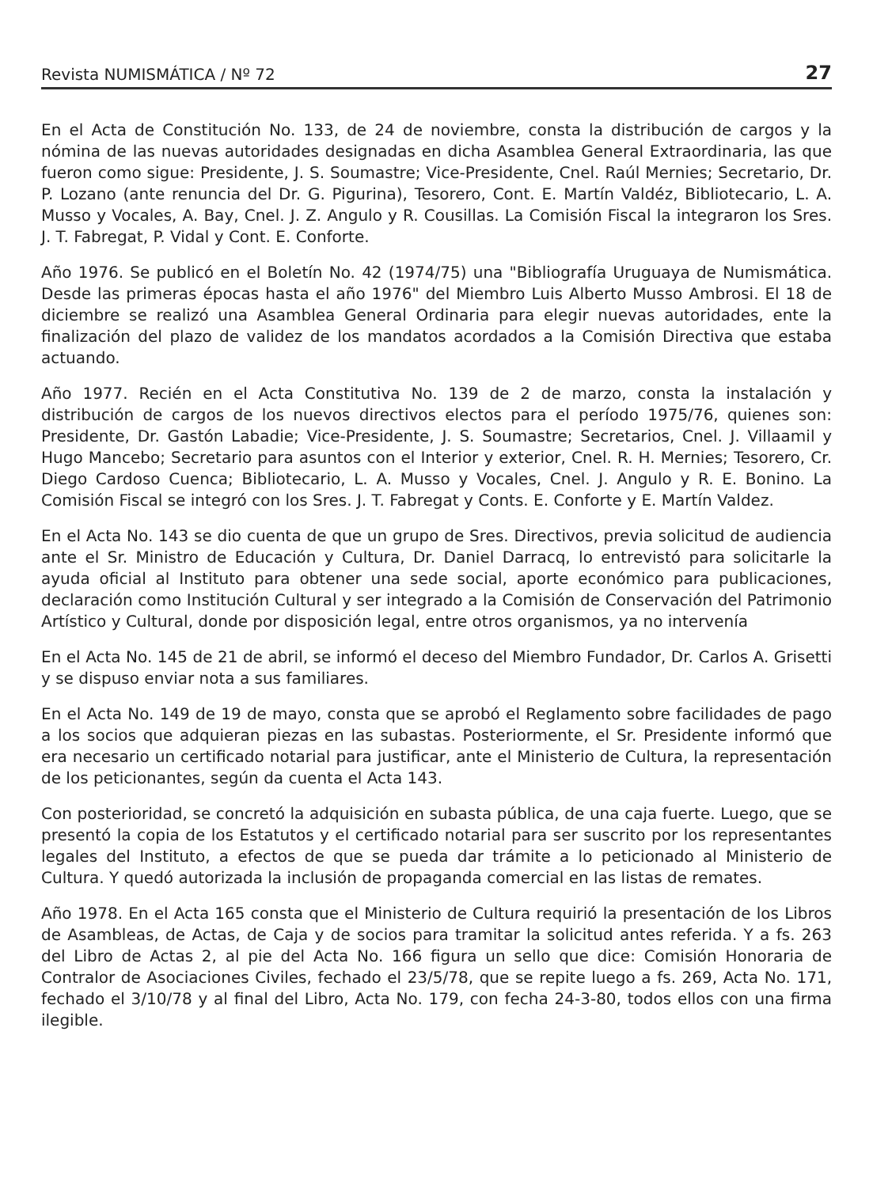Revista NUMISMÁTICA / Nº 72 27
En el Acta de Constitución No. 133, de 24 de noviembre, consta la distribución de cargos y la nómina de las nuevas autoridades designadas en dicha Asamblea General Extraordinaria, las que fueron como sigue: Presidente, J. S. Soumastre; Vice-Presidente, Cnel. Raúl Mernies; Secretario, Dr. P. Lozano (ante renuncia del Dr. G. Pigurina), Tesorero, Cont. E. Martín Valdéz, Bibliotecario, L. A. Musso y Vocales, A. Bay, Cnel. J. Z. Angulo y R. Cousillas. La Comisión Fiscal la integraron los Sres. J. T. Fabregat, P. Vidal y Cont. E. Conforte.
Año 1976. Se publicó en el Boletín No. 42 (1974/75) una "Bibliografía Uruguaya de Numismática. Desde las primeras épocas hasta el año 1976" del Miembro Luis Alberto Musso Ambrosi. El 18 de diciembre se realizó una Asamblea General Ordinaria para elegir nuevas autoridades, ente la finalización del plazo de validez de los mandatos acordados a la Comisión Directiva que estaba actuando.
Año 1977. Recién en el Acta Constitutiva No. 139 de 2 de marzo, consta la instalación y distribución de cargos de los nuevos directivos electos para el período 1975/76, quienes son: Presidente, Dr. Gastón Labadie; Vice-Presidente, J. S. Soumastre; Secretarios, Cnel. J. Villaamil y Hugo Mancebo; Secretario para asuntos con el Interior y exterior, Cnel. R. H. Mernies; Tesorero, Cr. Diego Cardoso Cuenca; Bibliotecario, L. A. Musso y Vocales, Cnel. J. Angulo y R. E. Bonino. La Comisión Fiscal se integró con los Sres. J. T. Fabregat y Conts. E. Conforte y E. Martín Valdez.
En el Acta No. 143 se dio cuenta de que un grupo de Sres. Directivos, previa solicitud de audiencia ante el Sr. Ministro de Educación y Cultura, Dr. Daniel Darracq, lo entrevistó para solicitarle la ayuda oficial al Instituto para obtener una sede social, aporte económico para publicaciones, declaración como Institución Cultural y ser integrado a la Comisión de Conservación del Patrimonio Artístico y Cultural, donde por disposición legal, entre otros organismos, ya no intervenía
En el Acta No. 145 de 21 de abril, se informó el deceso del Miembro Fundador, Dr. Carlos A. Grisetti y se dispuso enviar nota a sus familiares.
En el Acta No. 149 de 19 de mayo, consta que se aprobó el Reglamento sobre facilidades de pago a los socios que adquieran piezas en las subastas. Posteriormente, el Sr. Presidente informó que era necesario un certificado notarial para justificar, ante el Ministerio de Cultura, la representación de los peticionantes, según da cuenta el Acta 143.
Con posterioridad, se concretó la adquisición en subasta pública, de una caja fuerte. Luego, que se presentó la copia de los Estatutos y el certificado notarial para ser suscrito por los representantes legales del Instituto, a efectos de que se pueda dar trámite a lo peticionado al Ministerio de Cultura. Y quedó autorizada la inclusión de propaganda comercial en las listas de remates.
Año 1978. En el Acta 165 consta que el Ministerio de Cultura requirió la presentación de los Libros de Asambleas, de Actas, de Caja y de socios para tramitar la solicitud antes referida. Y a fs. 263 del Libro de Actas 2, al pie del Acta No. 166 figura un sello que dice: Comisión Honoraria de Contralor de Asociaciones Civiles, fechado el 23/5/78, que se repite luego a fs. 269, Acta No. 171, fechado el 3/10/78 y al final del Libro, Acta No. 179, con fecha 24-3-80, todos ellos con una firma ilegible.